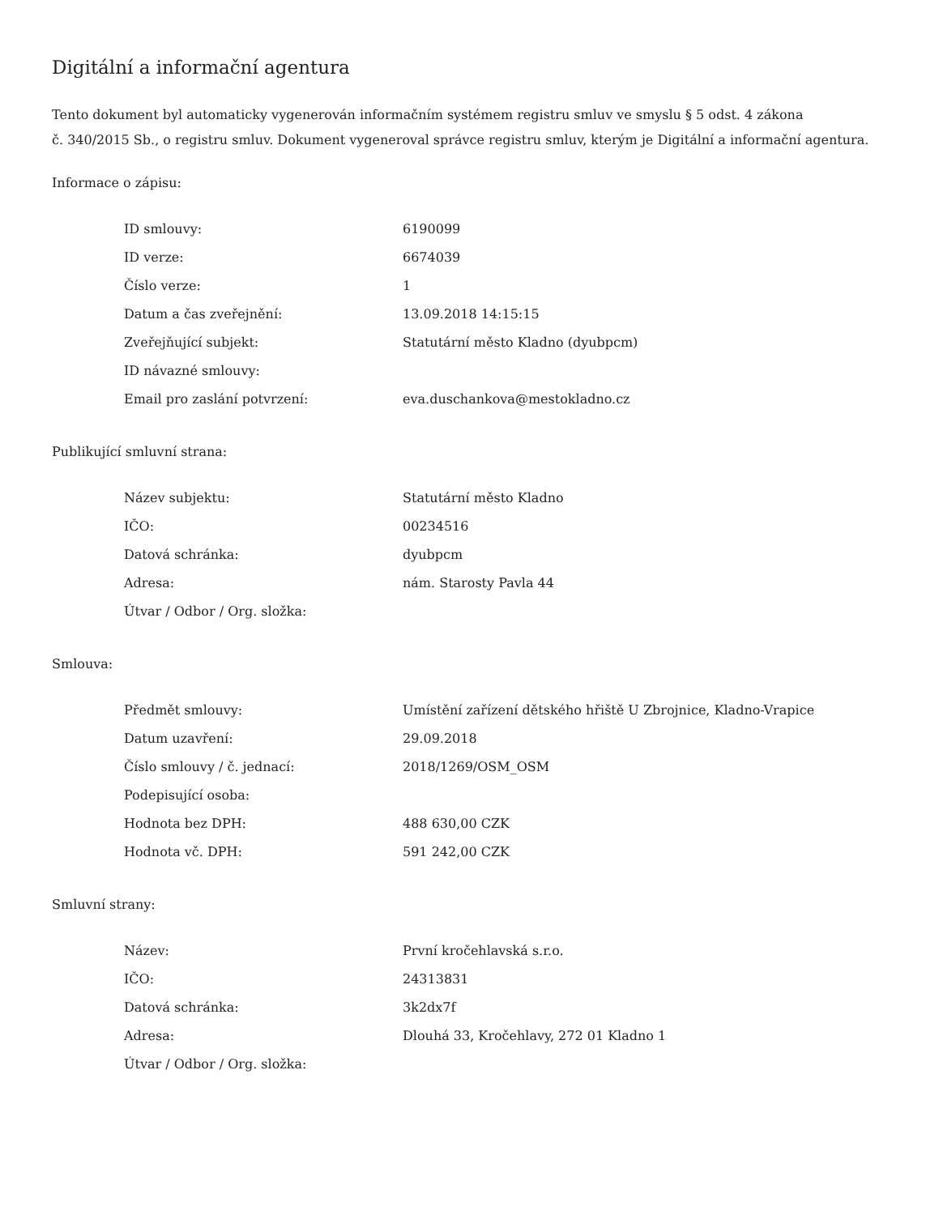Digitální a informační agentura
Tento dokument byl automaticky vygenerován informačním systémem registru smluv ve smyslu § 5 odst. 4 zákona
č. 340/2015 Sb., o registru smluv. Dokument vygeneroval správce registru smluv, kterým je Digitální a informační agentura.
Informace o zápisu:
| ID smlouvy: | 6190099 |
| ID verze: | 6674039 |
| Číslo verze: | 1 |
| Datum a čas zveřejnění: | 13.09.2018 14:15:15 |
| Zveřejňující subjekt: | Statutární město Kladno (dyubpcm) |
| ID návazné smlouvy: | |
| Email pro zaslání potvrzení: | eva.duschankova@mestokladno.cz |
Publikující smluvní strana:
| Název subjektu: | Statutární město Kladno |
| IČO: | 00234516 |
| Datová schránka: | dyubpcm |
| Adresa: | nám. Starosty Pavla 44 |
| Útvar / Odbor / Org. složka: | |
Smlouva:
| Předmět smlouvy: | Umístění zařízení dětského hřiště U Zbrojnice, Kladno-Vrapice |
| Datum uzavření: | 29.09.2018 |
| Číslo smlouvy / č. jednací: | 2018/1269/OSM_OSM |
| Podepisující osoba: | |
| Hodnota bez DPH: | 488 630,00 CZK |
| Hodnota vč. DPH: | 591 242,00 CZK |
Smluvní strany:
| Název: | První kročehlavská s.r.o. |
| IČO: | 24313831 |
| Datová schránka: | 3k2dx7f |
| Adresa: | Dlouhá 33, Kročehlavy, 272 01 Kladno 1 |
| Útvar / Odbor / Org. složka: | |